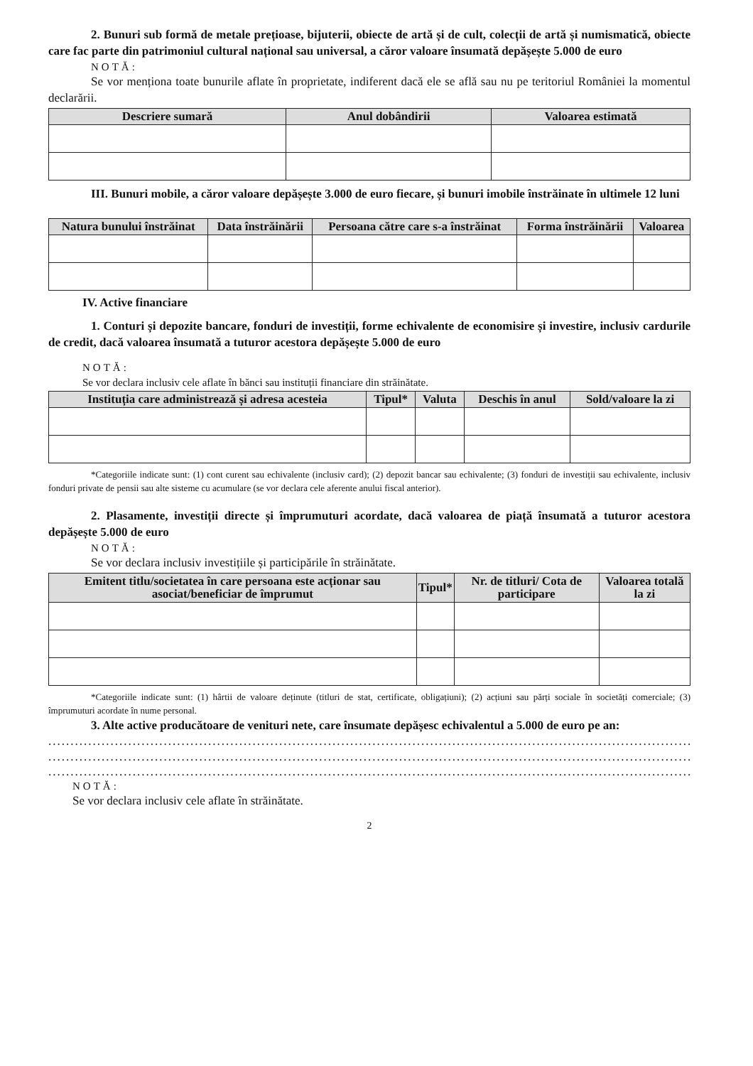2. Bunuri sub formă de metale prețioase, bijuterii, obiecte de artă și de cult, colecții de artă și numismatică, obiecte care fac parte din patrimoniul cultural național sau universal, a căror valoare însumată depășește 5.000 de euro
NOTĂ:
Se vor menționa toate bunurile aflate în proprietate, indiferent dacă ele se află sau nu pe teritoriul României la momentul declarării.
| Descriere sumară | Anul dobândirii | Valoarea estimată |
| --- | --- | --- |
III. Bunuri mobile, a căror valoare depășește 3.000 de euro fiecare, și bunuri imobile înstrăinate în ultimele 12 luni
| Natura bunului înstrăinat | Data înstrăinării | Persoana către care s-a înstrăinat | Forma înstrăinării | Valoarea |
| --- | --- | --- | --- | --- |
IV. Active financiare
1. Conturi și depozite bancare, fonduri de investiții, forme echivalente de economisire și investire, inclusiv cardurile de credit, dacă valoarea însumată a tuturor acestora depășește 5.000 de euro
NOTĂ:
Se vor declara inclusiv cele aflate în bănci sau instituții financiare din străinătate.
| Instituția care administrează și adresa acesteia | Tipul* | Valuta | Deschis în anul | Sold/valoare la zi |
| --- | --- | --- | --- | --- |
*Categoriile indicate sunt: (1) cont curent sau echivalente (inclusiv card); (2) depozit bancar sau echivalente; (3) fonduri de investiții sau echivalente, inclusiv fonduri private de pensii sau alte sisteme cu acumulare (se vor declara cele aferente anului fiscal anterior).
2. Plasamente, investiții directe și împrumuturi acordate, dacă valoarea de piață însumată a tuturor acestora depășește 5.000 de euro
NOTĂ:
Se vor declara inclusiv investițiile și participările în străinătate.
| Emitent titlu/societatea în care persoana este acționar sau asociat/beneficiar de împrumut | Tipul* | Nr. de titluri/ Cota de participare | Valoarea totală la zi |
| --- | --- | --- | --- |
*Categoriile indicate sunt: (1) hârtii de valoare deținute (titluri de stat, certificate, obligațiuni); (2) acțiuni sau părți sociale în societăți comerciale; (3) împrumuturi acordate în nume personal.
3. Alte active producătoare de venituri nete, care însumate depășesc echivalentul a 5.000 de euro pe an:
........................................................................................................................................................
........................................................................................................................................................
........................................................................................................................................................
NOTĂ:
Se vor declara inclusiv cele aflate în străinătate.
2